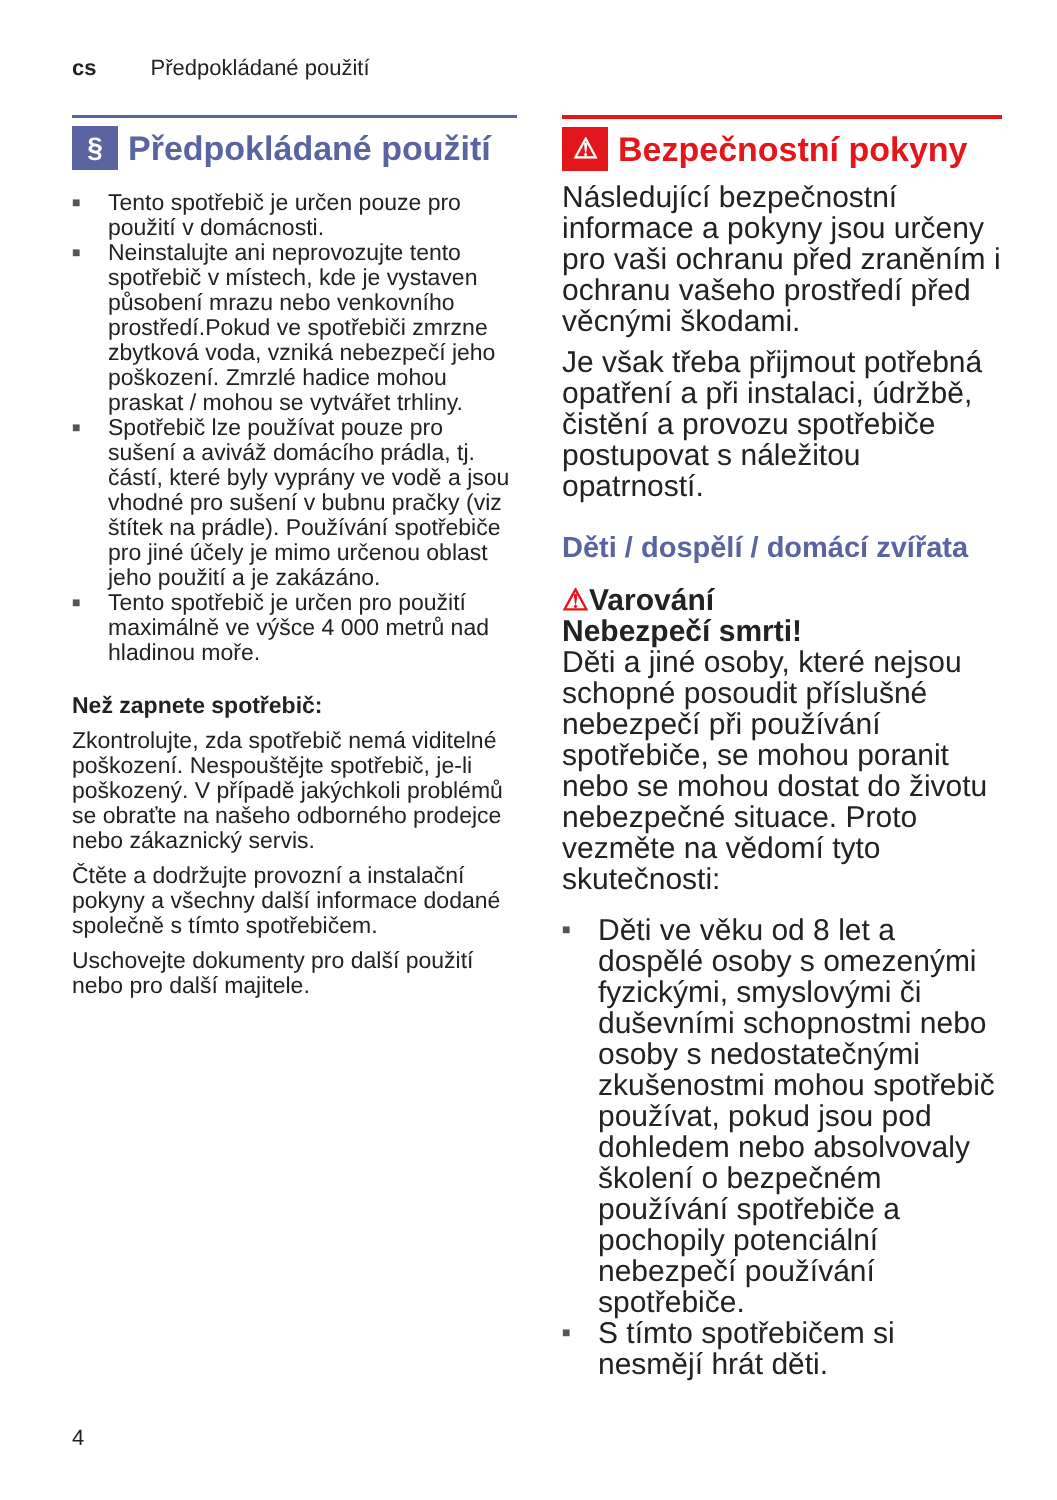cs Předpokládané použití
§ Předpokládané použití
■ Tento spotřebič je určen pouze pro použití v domácnosti.
■ Neinstalujte ani neprovozujte tento spotřebič v místech, kde je vystaven působení mrazu nebo venkovního prostředí.Pokud ve spotřebiči zmrzne zbytková voda, vzniká nebezpečí jeho poškození. Zmrzlé hadice mohou praskat / mohou se vytvářet trhliny.
■ Spotřebič lze používat pouze pro sušení a aviváž domácího prádla, tj. částí, které byly vyprány ve vodě a jsou vhodné pro sušení v bubnu pračky (viz štítek na prádle). Používání spotřebiče pro jiné účely je mimo určenou oblast jeho použití a je zakázáno.
■ Tento spotřebič je určen pro použití maximálně ve výšce 4 000 metrů nad hladinou moře.
Než zapnete spotřebič:
Zkontrolujte, zda spotřebič nemá viditelné poškození. Nespouštějte spotřebič, je-li poškozený. V případě jakýchkoli problémů se obraťte na našeho odborného prodejce nebo zákaznický servis.
Čtěte a dodržujte provozní a instalační pokyny a všechny další informace dodané společně s tímto spotřebičem.
Uschovejte dokumenty pro další použití nebo pro další majitele.
⚠ Bezpečnostní pokyny
Následující bezpečnostní informace a pokyny jsou určeny pro vaši ochranu před zraněním i ochranu vašeho prostředí před věcnými škodami.
Je však třeba přijmout potřebná opatření a při instalaci, údržbě, čistění a provozu spotřebiče postupovat s náležitou opatrností.
Děti / dospělí / domácí zvířata
⚠Varování
Nebezpečí smrti!
Děti a jiné osoby, které nejsou schopné posoudit příslušné nebezpečí při používání spotřebiče, se mohou poranit nebo se mohou dostat do životu nebezpečné situace. Proto vezměte na vědomí tyto skutečnosti:
■ Děti ve věku od 8 let a dospělé osoby s omezenými fyzickými, smyslovými či duševními schopnostmi nebo osoby s nedostatečnými zkušenostmi mohou spotřebič používat, pokud jsou pod dohledem nebo absolvovaly školení o bezpečném používání spotřebiče a pochopily potenciální nebezpečí používání spotřebiče.
■ S tímto spotřebičem si nesmějí hrát děti.
4